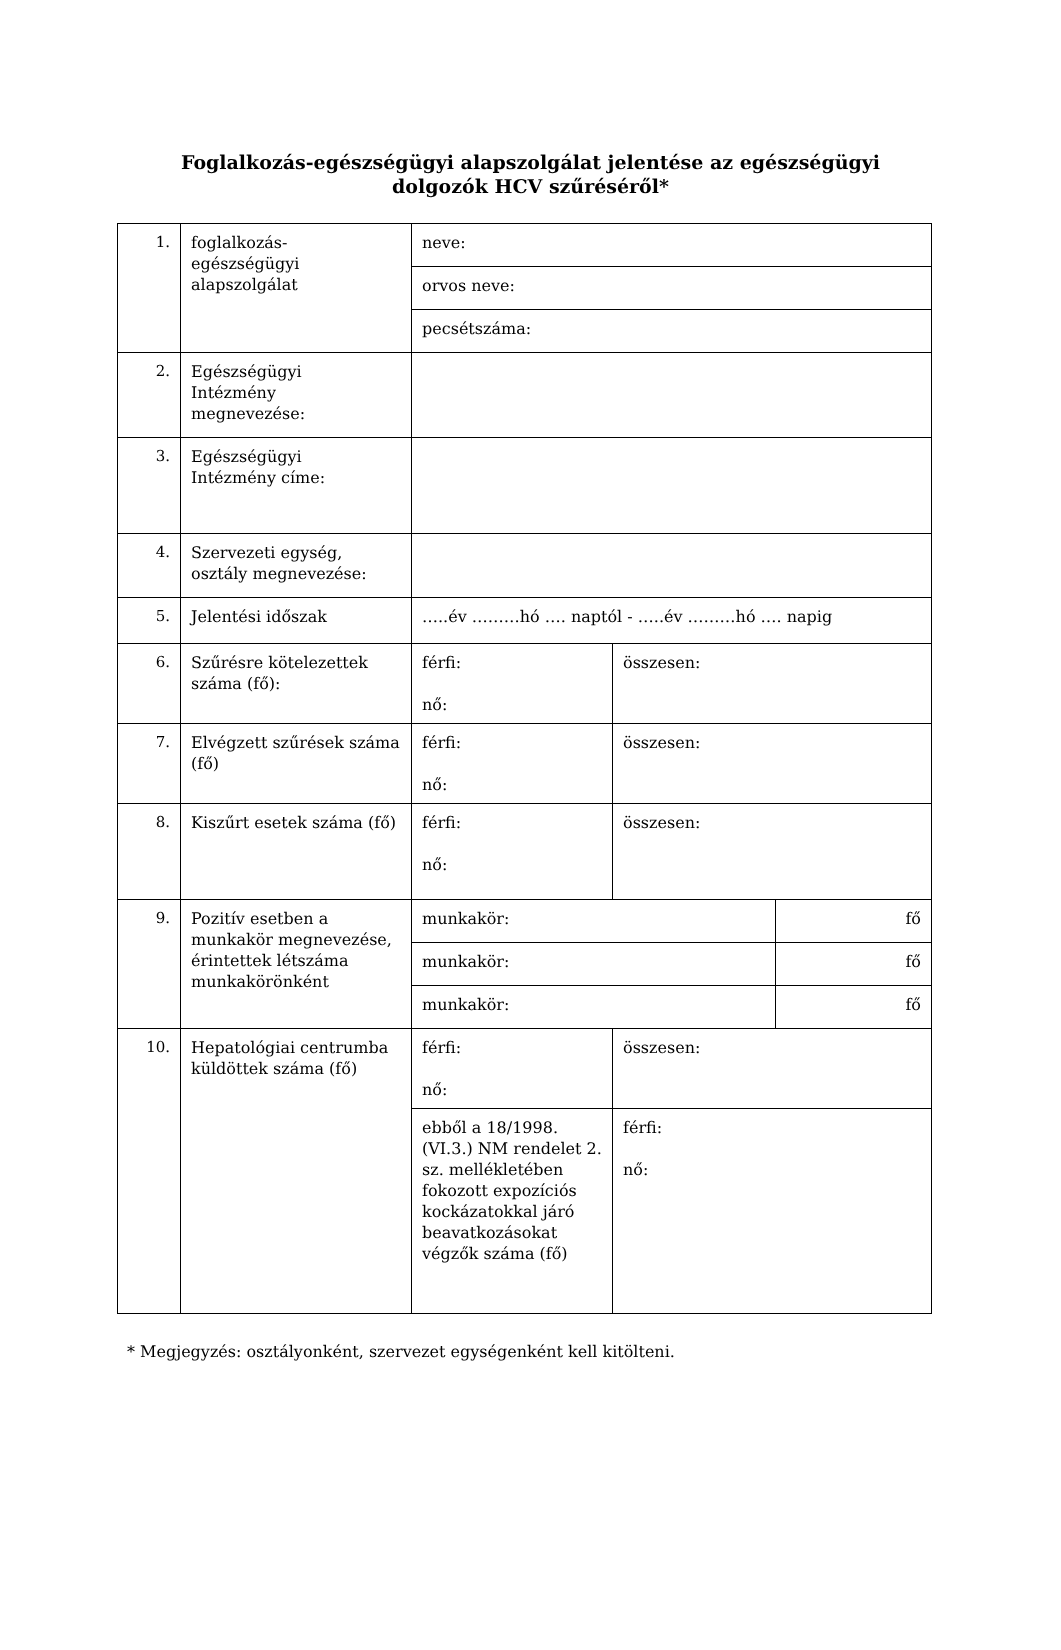Foglalkozás-egészségügyi alapszolgálat jelentése az egészségügyi
dolgozók HCV szűréséről*
| 1. | foglalkozás- egészségügyi alapszolgálat | neve: | | |
| | | orvos neve: | | |
| | | pecsétszáma: | | |
| 2. | Egészségügyi Intézmény megnevezése: | | | |
| 3. | Egészségügyi Intézmény címe: | | | |
| 4. | Szervezeti egység, osztály megnevezése: | | | |
| 5. | Jelentési időszak | …..év ………hó …. naptól - …..év ………hó …. napig | | |
| 6. | Szűrésre kötelezettek száma (fő): | férfi: nő: | összesen: | |
| 7. | Elvégzett szűrések száma (fő) | férfi: nő: | összesen: | |
| 8. | Kiszűrt esetek száma (fő) | férfi: nő: | összesen: | |
| 9. | Pozitív esetben a munkakör megnevezése, érintettek létszáma munkakörönként | munkakör: | | fő |
| | | munkakör: | | fő |
| | | munkakör: | | fő |
| 10. | Hepatológiai centrumba küldöttek száma (fő) | férfi: nő: | összesen: | |
| | | ebből a 18/1998. (VI.3.) NM rendelet 2. sz. mellékletében fokozott expozíciós kockázatokkal járó beavatkozásokat végzők száma (fő) | férfi: nő: | |
* Megjegyzés: osztályonként, szervezet egységenként kell kitölteni.